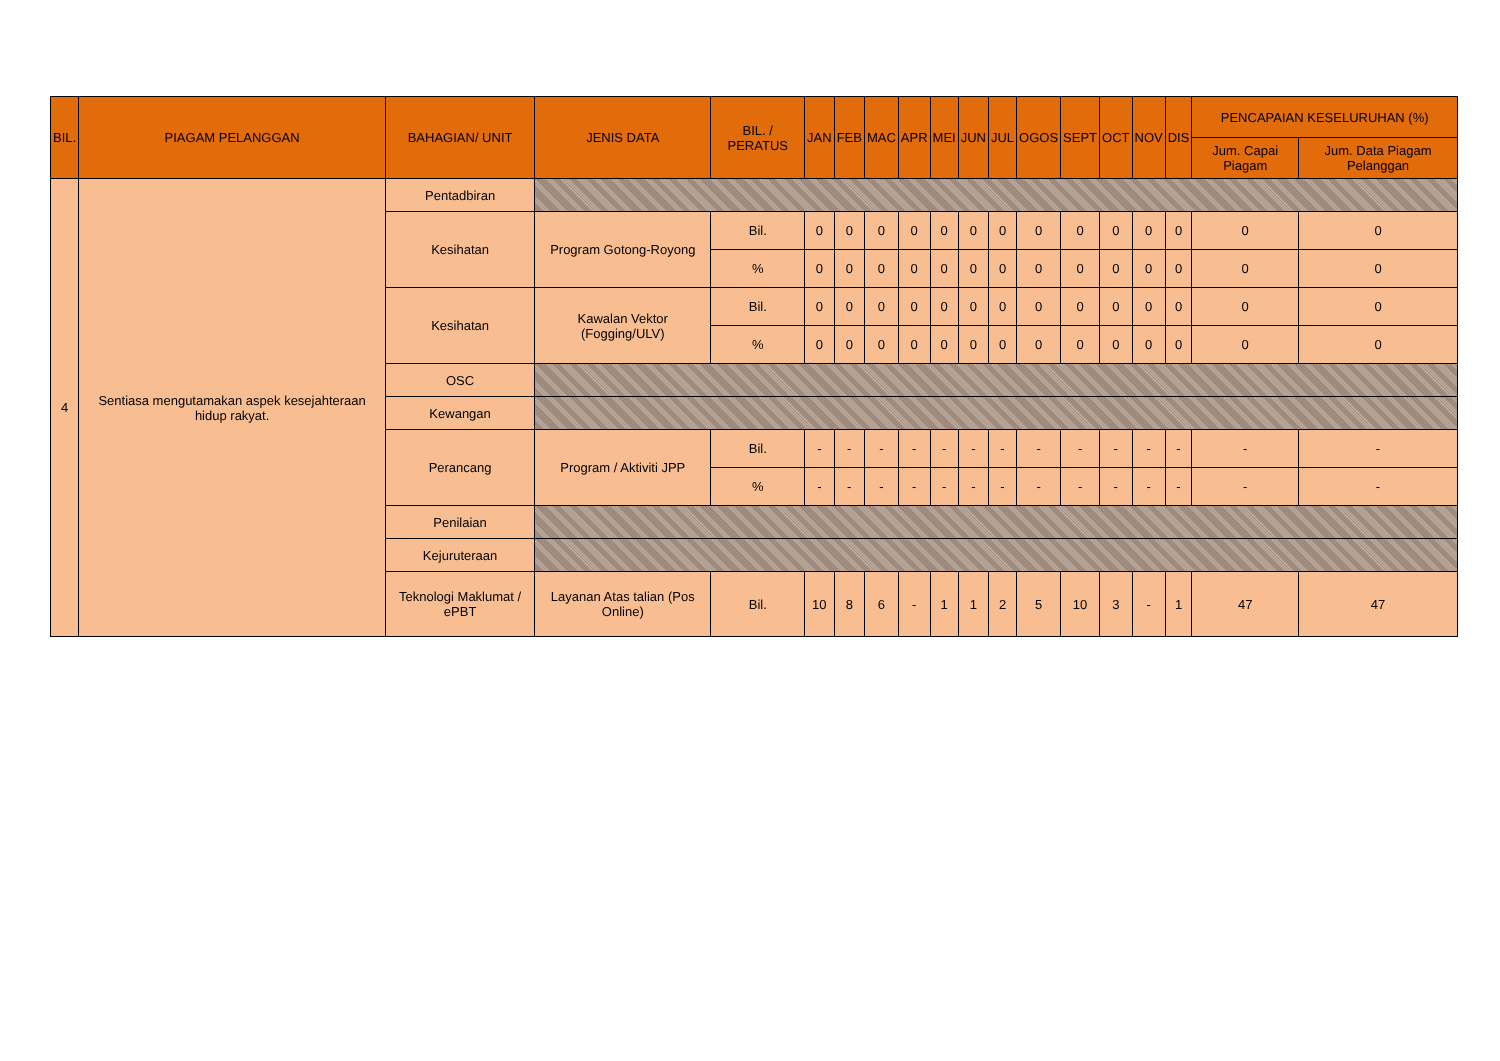| BIL. | PIAGAM PELANGGAN | BAHAGIAN/ UNIT | JENIS DATA | BIL. / PERATUS | JAN | FEB | MAC | APR | MEI | JUN | JUL | OGOS | SEPT | OCT | NOV | DIS | PENCAPAIAN KESELURUHAN (%) | |
| --- | --- | --- | --- | --- | --- | --- | --- | --- | --- | --- | --- | --- | --- | --- | --- | --- | --- | --- |
| | | | | | | | | | | | | | | | | | Jum. Capai Piagam | Jum. Data Piagam Pelanggan |
| 4 | Sentiasa mengutamakan aspek kesejahteraan hidup rakyat. | Pentadbiran | | | | | | | | | | | | | | | | |
| | | Kesihatan | Program Gotong-Royong | Bil. | 0 | 0 | 0 | 0 | 0 | 0 | 0 | 0 | 0 | 0 | 0 | 0 | 0 | 0 |
| | | | | % | 0 | 0 | 0 | 0 | 0 | 0 | 0 | 0 | 0 | 0 | 0 | 0 | 0 | 0 |
| | | Kesihatan | Kawalan Vektor (Fogging/ULV) | Bil. | 0 | 0 | 0 | 0 | 0 | 0 | 0 | 0 | 0 | 0 | 0 | 0 | 0 | 0 |
| | | | | % | 0 | 0 | 0 | 0 | 0 | 0 | 0 | 0 | 0 | 0 | 0 | 0 | 0 | 0 |
| | | OSC | | | | | | | | | | | | | | | | |
| | | Kewangan | | | | | | | | | | | | | | | | |
| | | Perancang | Program / Aktiviti JPP | Bil. | - | - | - | - | - | - | - | - | - | - | - | - | - | - |
| | | | | % | - | - | - | - | - | - | - | - | - | - | - | - | - | - |
| | | Penilaian | | | | | | | | | | | | | | | | |
| | | Kejuruteraan | | | | | | | | | | | | | | | | |
| | | Teknologi Maklumat / ePBT | Layanan Atas talian (Pos Online) | Bil. | 10 | 8 | 6 | - | 1 | 1 | 2 | 5 | 10 | 3 | - | 1 | 47 | 47 |